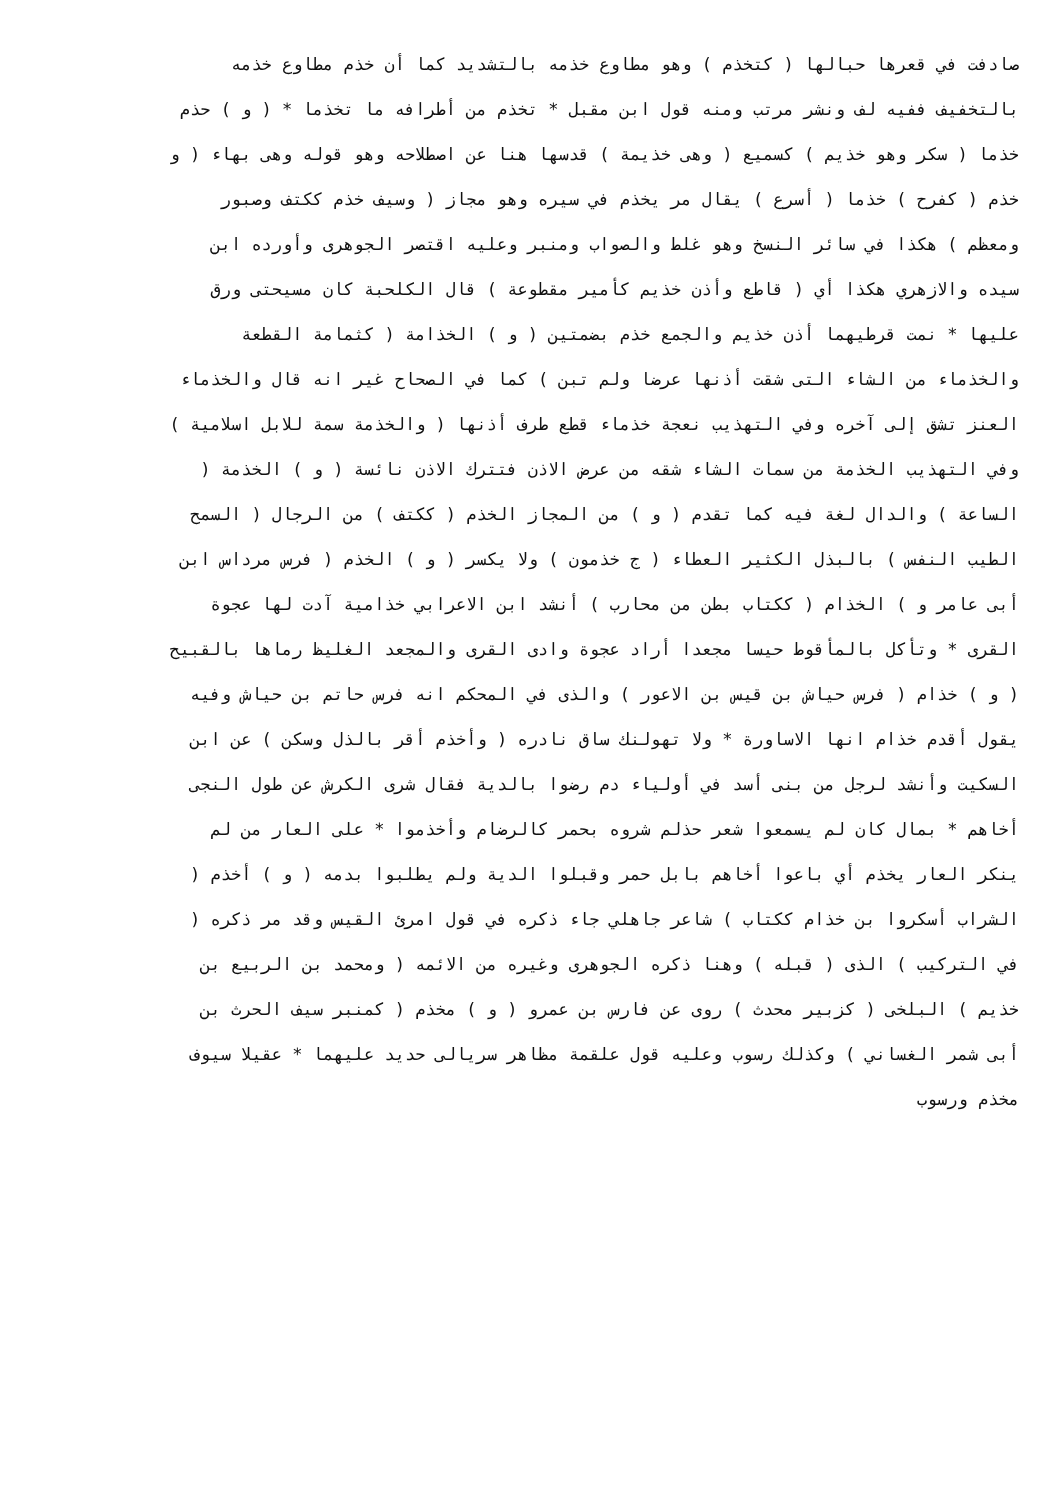صادفت في قعرها حبالها ( كتخذم ) وهو مطاوع خذمه بالتشديد كما أن خذم مطاوع خذمه
بالتخفيف ففيه لف ونشر مرتب ومنه قول ابن مقبل * تخذم من أطرافه ما تخذما * ( و ) حذم
خذما ( سكر وهو خذيم ) كسميع ( وهى خذيمة ) قدسها هنا عن اصطلاحه وهو قوله وهى بهاء ( و
خذم ( كفرح ) خذما ( أسرع ) يقال مر يخذم في سيره وهو مجاز ( وسيف خذم ككتف وصبور
ومعظم ) هكذا في سائر النسخ وهو غلط والصواب ومنبر وعليه اقتصر الجوهرى وأورده ابن
سيده والازهري هكذا أي ( قاطع وأذن خذيم كأمير مقطوعة ) قال الكلحبة كان مسيحتى ورق
عليها * نمت قرطيهما أذن خذيم والجمع خذم بضمتين ( و ) الخذامة ( كثمامة القطعة
والخذماء من الشاء التى شقت أذنها عرضا ولم تبن ) كما في الصحاح غير انه قال والخذماء
العنز تشق إلى آخره وفي التهذيب نعجة خذماء قطع طرف أذنها ( والخذمة سمة للابل اسلامية )
وفي التهذيب الخذمة من سمات الشاء شقه من عرض الاذن فتترك الاذن نائسة ( و ) الخذمة (
الساعة ) والدال لغة فيه كما تقدم ( و ) من المجاز الخذم ( ككتف ) من الرجال ( السمح
الطيب النفس ) بالبذل الكثير العطاء ( ج خذمون ) ولا يكسر ( و ) الخذم ( فرس مرداس ابن
أبى عامر و ) الخذام ( ككتاب بطن من محارب ) أنشد ابن الاعرابي خذامية آدت لها عجوة
القرى * وتأكل بالمأقوط حيسا مجعدا أراد عجوة وادى القرى والمجعد الغليظ رماها بالقبيح
( و ) خذام ( فرس حياش بن قيس بن الاعور ) والذى في المحكم انه فرس حاتم بن حياش وفيه
يقول أقدم خذام انها الاساورة * ولا تهولنك ساق نادره ( وأخذم أقر بالذل وسكن ) عن ابن
السكيت وأنشد لرجل من بنى أسد في أولياء دم رضوا بالدية فقال شرى الكرش عن طول النجى
أخاهم * بمال كان لم يسمعوا شعر حذلم شروه بحمر كالرضام وأخذموا * على العار من لم
ينكر العار يخذم أي باعوا أخاهم بابل حمر وقبلوا الدية ولم يطلبوا بدمه ( و ) أخذم (
الشراب أسكروا بن خذام ككتاب ) شاعر جاهلي جاء ذكره في قول امرئ القيس وقد مر ذكره (
في التركيب ) الذى ( قبله ) وهنا ذكره الجوهرى وغيره من الائمه ( ومحمد بن الربيع بن
خذيم ) البلخى ( كزبير محدث ) روى عن فارس بن عمرو ( و ) مخذم ( كمنبر سيف الحرث بن
أبى شمر الغساني ) وكذلك رسوب وعليه قول علقمة مظاهر سريالى حديد عليهما * عقيلا سيوف
مخذم ورسوب